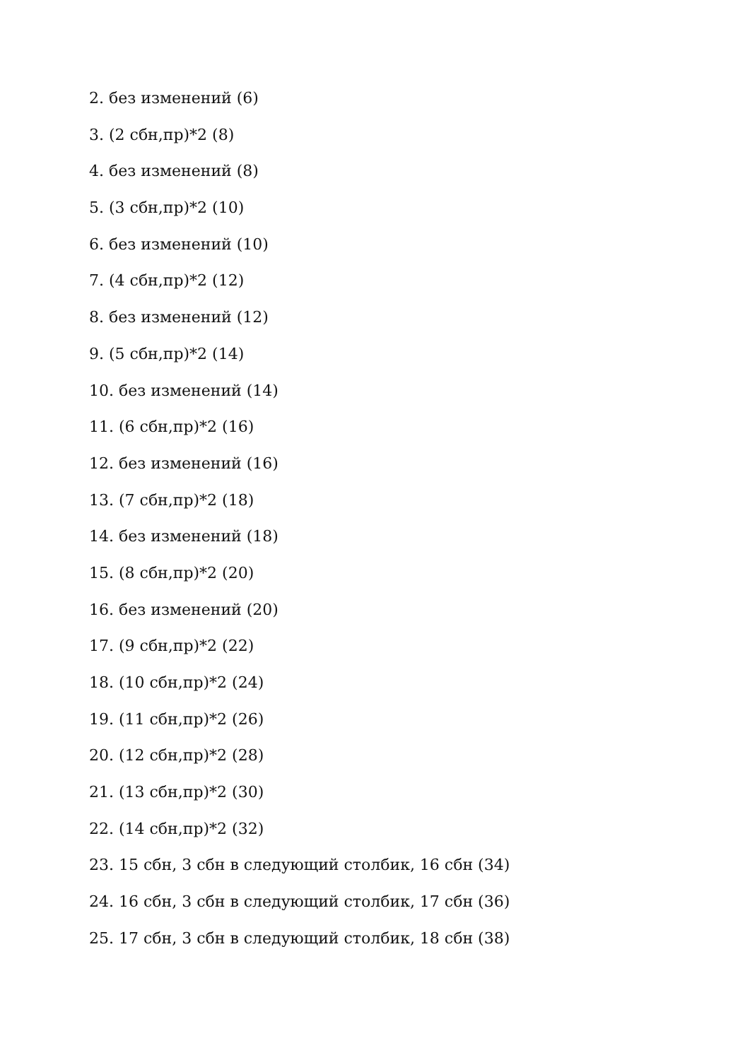2. без изменений (6)
3. (2 сбн,пр)*2 (8)
4. без изменений (8)
5. (3 сбн,пр)*2 (10)
6. без изменений (10)
7. (4 сбн,пр)*2 (12)
8. без изменений (12)
9. (5 сбн,пр)*2 (14)
10. без изменений (14)
11. (6 сбн,пр)*2 (16)
12. без изменений (16)
13. (7 сбн,пр)*2 (18)
14. без изменений (18)
15. (8 сбн,пр)*2 (20)
16. без изменений (20)
17. (9 сбн,пр)*2 (22)
18. (10 сбн,пр)*2 (24)
19. (11 сбн,пр)*2 (26)
20. (12 сбн,пр)*2 (28)
21. (13 сбн,пр)*2 (30)
22. (14 сбн,пр)*2 (32)
23. 15 сбн, 3 сбн в следующий столбик, 16 сбн (34)
24. 16 сбн, 3 сбн в следующий столбик, 17 сбн (36)
25. 17 сбн, 3 сбн в следующий столбик, 18 сбн (38)